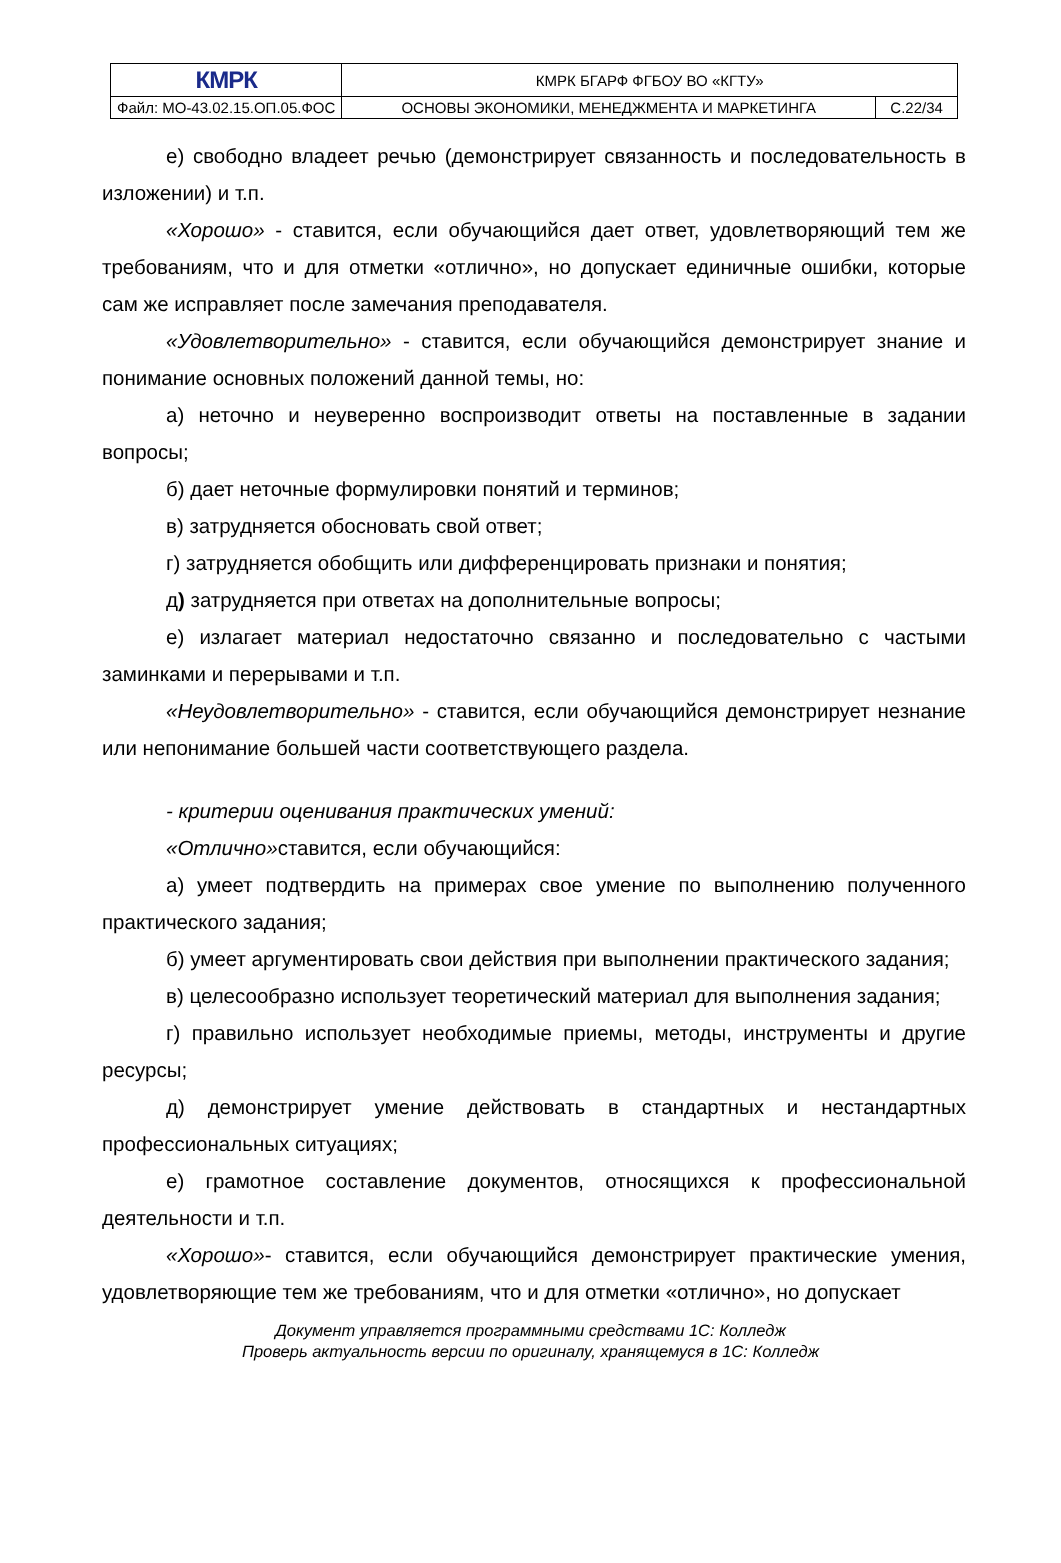| КМРК | КМРК БГАРФ ФГБОУ ВО «КГТУ» | |
| Файл: МО-43.02.15.ОП.05.ФОС | ОСНОВЫ ЭКОНОМИКИ, МЕНЕДЖМЕНТА И МАРКЕТИНГА | С.22/34 |
е) свободно владеет речью (демонстрирует связанность и последовательность в изложении) и т.п.
«Хорошо» - ставится, если обучающийся дает ответ, удовлетворяющий тем же требованиям, что и для отметки «отлично», но допускает единичные ошибки, которые сам же исправляет после замечания преподавателя.
«Удовлетворительно» - ставится, если обучающийся демонстрирует знание и понимание основных положений данной темы, но:
а) неточно и неуверенно воспроизводит ответы на поставленные в задании вопросы;
б) дает неточные формулировки понятий и терминов;
в) затрудняется обосновать свой ответ;
г) затрудняется обобщить или дифференцировать признаки и понятия;
д) затрудняется при ответах на дополнительные вопросы;
е) излагает материал недостаточно связанно и последовательно с частыми заминками и перерывами и т.п.
«Неудовлетворительно» - ставится, если обучающийся демонстрирует незнание или непонимание большей части соответствующего раздела.
- критерии оценивания практических умений:
«Отлично»ставится, если обучающийся:
а) умеет подтвердить на примерах свое умение по выполнению полученного практического задания;
б) умеет аргументировать свои действия при выполнении практического задания;
в) целесообразно использует теоретический материал для выполнения задания;
г) правильно использует необходимые приемы, методы, инструменты и другие ресурсы;
д) демонстрирует умение действовать в стандартных и нестандартных профессиональных ситуациях;
е) грамотное составление документов, относящихся к профессиональной деятельности и т.п.
«Хорошо»- ставится, если обучающийся демонстрирует практические умения, удовлетворяющие тем же требованиям, что и для отметки «отлично», но допускает
Документ управляется программными средствами 1С: Колледж
Проверь актуальность версии по оригиналу, хранящемуся в 1С: Колледж